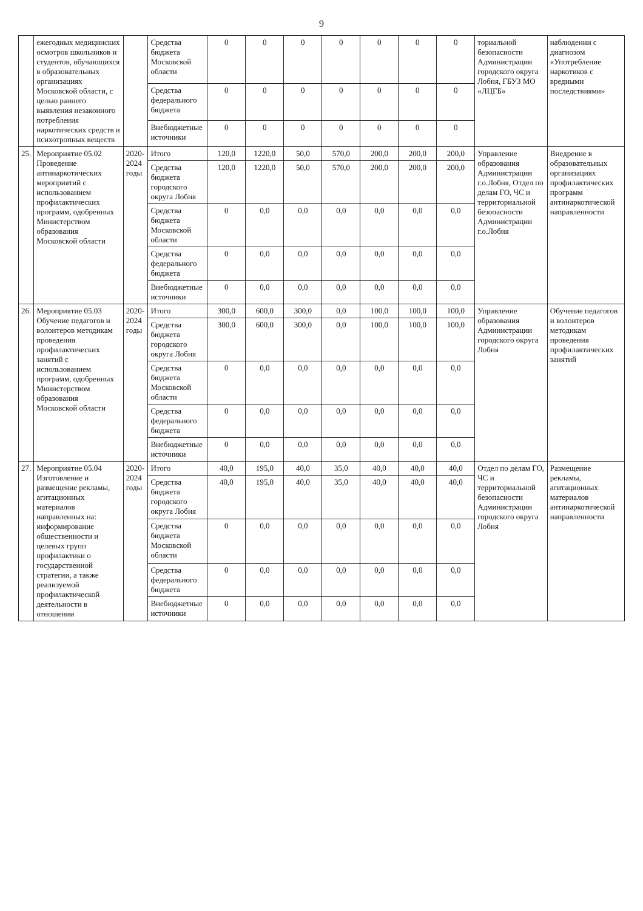9
| | ежегодных медицинских осмотров школьников и студентов, обучающихся в образовательных организациях Московской области, с целью раннего выявления незаконного потребления наркотических средств и психотропных веществ | | Средства бюджета Московской области | 0 | 0 | 0 | 0 | 0 | 0 | 0 | ториальной безопасности Администрации городского округа Лобня, ГБУЗ МО «ЛЦГБ» | наблюдении с диагнозом «Употребление наркотиков с вредными последствиями» |
| | | | Средства федерального бюджета | 0 | 0 | 0 | 0 | 0 | 0 | 0 | | |
| | | | Внебюджетные источники | 0 | 0 | 0 | 0 | 0 | 0 | 0 | | |
| 25. | Мероприятие 05.02 Проведение антинаркотических мероприятий с использованием профилактических программ, одобренных Министерством образования Московской области | 2020-2024 годы | Итого | 120,0 | 1220,0 | 50,0 | 570,0 | 200,0 | 200,0 | 200,0 | Управление образования Администрации г.о.Лобня, Отдел по делам ГО, ЧС и территориальной безопасности Администрации г.о.Лобня | Внедрение в образовательных организациях профилактических программ антинаркотической направленности |
| | | | Средства бюджета городского округа Лобня | 120,0 | 1220,0 | 50,0 | 570,0 | 200,0 | 200,0 | 200,0 | | |
| | | | Средства бюджета Московской области | 0 | 0,0 | 0,0 | 0,0 | 0,0 | 0,0 | 0,0 | | |
| | | | Средства федерального бюджета | 0 | 0,0 | 0,0 | 0,0 | 0,0 | 0,0 | 0,0 | | |
| | | | Внебюджетные источники | 0 | 0,0 | 0,0 | 0,0 | 0,0 | 0,0 | 0,0 | | |
| 26. | Мероприятие 05.03 Обучение педагогов и волонтеров методикам проведения профилактических занятий с использованием программ, одобренных Министерством образования Московской области | 2020-2024 годы | Итого | 300,0 | 600,0 | 300,0 | 0,0 | 100,0 | 100,0 | 100,0 | Управление образования Администрации городского округа Лобня | Обучение педагогов и волонтеров методикам проведения профилактических занятий |
| | | | Средства бюджета городского округа Лобня | 300,0 | 600,0 | 300,0 | 0,0 | 100,0 | 100,0 | 100,0 | | |
| | | | Средства бюджета Московской области | 0 | 0,0 | 0,0 | 0,0 | 0,0 | 0,0 | 0,0 | | |
| | | | Средства федерального бюджета | 0 | 0,0 | 0,0 | 0,0 | 0,0 | 0,0 | 0,0 | | |
| | | | Внебюджетные источники | 0 | 0,0 | 0,0 | 0,0 | 0,0 | 0,0 | 0,0 | | |
| 27. | Мероприятие 05.04 Изготовление и размещение рекламы, агитационных материалов направленных на: информирование общественности и целевых групп профилактики о государственной стратегии, а также реализуемой профилактической деятельности в отношении | 2020-2024 годы | Итого | 40,0 | 195,0 | 40,0 | 35,0 | 40,0 | 40,0 | 40,0 | Отдел по делам ГО, ЧС и территориальной безопасности Администрации городского округа Лобня | Размещение рекламы, агитационных материалов антинаркотической направленности |
| | | | Средства бюджета городского округа Лобня | 40,0 | 195,0 | 40,0 | 35,0 | 40,0 | 40,0 | 40,0 | | |
| | | | Средства бюджета Московской области | 0 | 0,0 | 0,0 | 0,0 | 0,0 | 0,0 | 0,0 | | |
| | | | Средства федерального бюджета | 0 | 0,0 | 0,0 | 0,0 | 0,0 | 0,0 | 0,0 | | |
| | | | Внебюджетные источники | 0 | 0,0 | 0,0 | 0,0 | 0,0 | 0,0 | 0,0 | | |